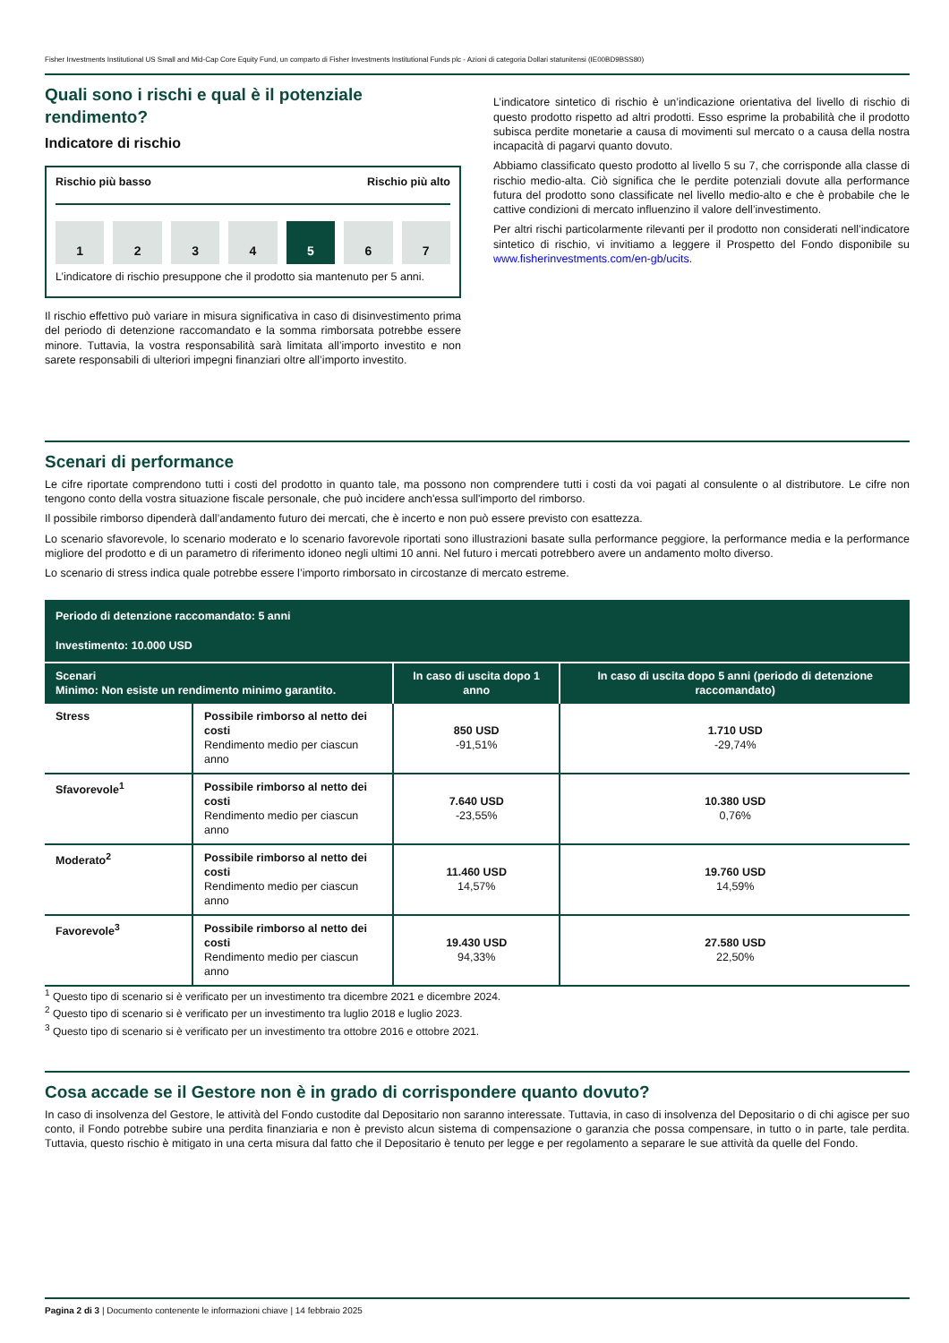Fisher Investments Institutional US Small and Mid-Cap Core Equity Fund, un comparto di Fisher Investments Institutional Funds plc - Azioni di categoria Dollari statunitensi (IE00BD9BSS80)
Quali sono i rischi e qual è il potenziale rendimento?
Indicatore di rischio
Rischio più basso Rischio più alto
1 2 3 4 5 6 7
L’indicatore di rischio presuppone che il prodotto sia mantenuto per 5 anni.
Il rischio effettivo può variare in misura significativa in caso di disinvestimento prima del periodo di detenzione raccomandato e la somma rimborsata potrebbe essere minore. Tuttavia, la vostra responsabilità sarà limitata all’importo investito e non sarete responsabili di ulteriori impegni finanziari oltre all’importo investito.
L’indicatore sintetico di rischio è un’indicazione orientativa del livello di rischio di questo prodotto rispetto ad altri prodotti. Esso esprime la probabilità che il prodotto subisca perdite monetarie a causa di movimenti sul mercato o a causa della nostra incapacità di pagarvi quanto dovuto.
Abbiamo classificato questo prodotto al livello 5 su 7, che corrisponde alla classe di rischio medio-alta. Ciò significa che le perdite potenziali dovute alla performance futura del prodotto sono classificate nel livello medio-alto e che è probabile che le cattive condizioni di mercato influenzino il valore dell’investimento.
Per altri rischi particolarmente rilevanti per il prodotto non considerati nell’indicatore sintetico di rischio, vi invitiamo a leggere il Prospetto del Fondo disponibile su www.fisherinvestments.com/en-gb/ucits.
Scenari di performance
Le cifre riportate comprendono tutti i costi del prodotto in quanto tale, ma possono non comprendere tutti i costi da voi pagati al consulente o al distributore. Le cifre non tengono conto della vostra situazione fiscale personale, che può incidere anch'essa sull'importo del rimborso.
Il possibile rimborso dipenderà dall’andamento futuro dei mercati, che è incerto e non può essere previsto con esattezza.
Lo scenario sfavorevole, lo scenario moderato e lo scenario favorevole riportati sono illustrazioni basate sulla performance peggiore, la performance media e la performance migliore del prodotto e di un parametro di riferimento idoneo negli ultimi 10 anni. Nel futuro i mercati potrebbero avere un andamento molto diverso.
Lo scenario di stress indica quale potrebbe essere l’importo rimborsato in circostanze di mercato estreme.
| Periodo di detenzione raccomandato: 5 anni Investimento: 10.000 USD | | | |
| --- | --- | --- | --- |
| Scenari Minimo: Non esiste un rendimento minimo garantito. | | In caso di uscita dopo 1 anno | In caso di uscita dopo 5 anni (periodo di detenzione raccomandato) |
| Stress | Possibile rimborso al netto dei costi Rendimento medio per ciascun anno | 850 USD -91,51% | 1.710 USD -29,74% |
| Sfavorevole<sup>1</sup> | Possibile rimborso al netto dei costi Rendimento medio per ciascun anno | 7.640 USD -23,55% | 10.380 USD 0,76% |
| Moderato<sup>2</sup> | Possibile rimborso al netto dei costi Rendimento medio per ciascun anno | 11.460 USD 14,57% | 19.760 USD 14,59% |
| Favorevole<sup>3</sup> | Possibile rimborso al netto dei costi Rendimento medio per ciascun anno | 19.430 USD 94,33% | 27.580 USD 22,50% |
<sup>1</sup> Questo tipo di scenario si è verificato per un investimento tra dicembre 2021 e dicembre 2024.
<sup>2</sup> Questo tipo di scenario si è verificato per un investimento tra luglio 2018 e luglio 2023.
<sup>3</sup> Questo tipo di scenario si è verificato per un investimento tra ottobre 2016 e ottobre 2021.
Cosa accade se il Gestore non è in grado di corrispondere quanto dovuto?
In caso di insolvenza del Gestore, le attività del Fondo custodite dal Depositario non saranno interessate. Tuttavia, in caso di insolvenza del Depositario o di chi agisce per suo conto, il Fondo potrebbe subire una perdita finanziaria e non è previsto alcun sistema di compensazione o garanzia che possa compensare, in tutto o in parte, tale perdita. Tuttavia, questo rischio è mitigato in una certa misura dal fatto che il Depositario è tenuto per legge e per regolamento a separare le sue attività da quelle del Fondo.
Pagina 2 di 3 | Documento contenente le informazioni chiave | 14 febbraio 2025